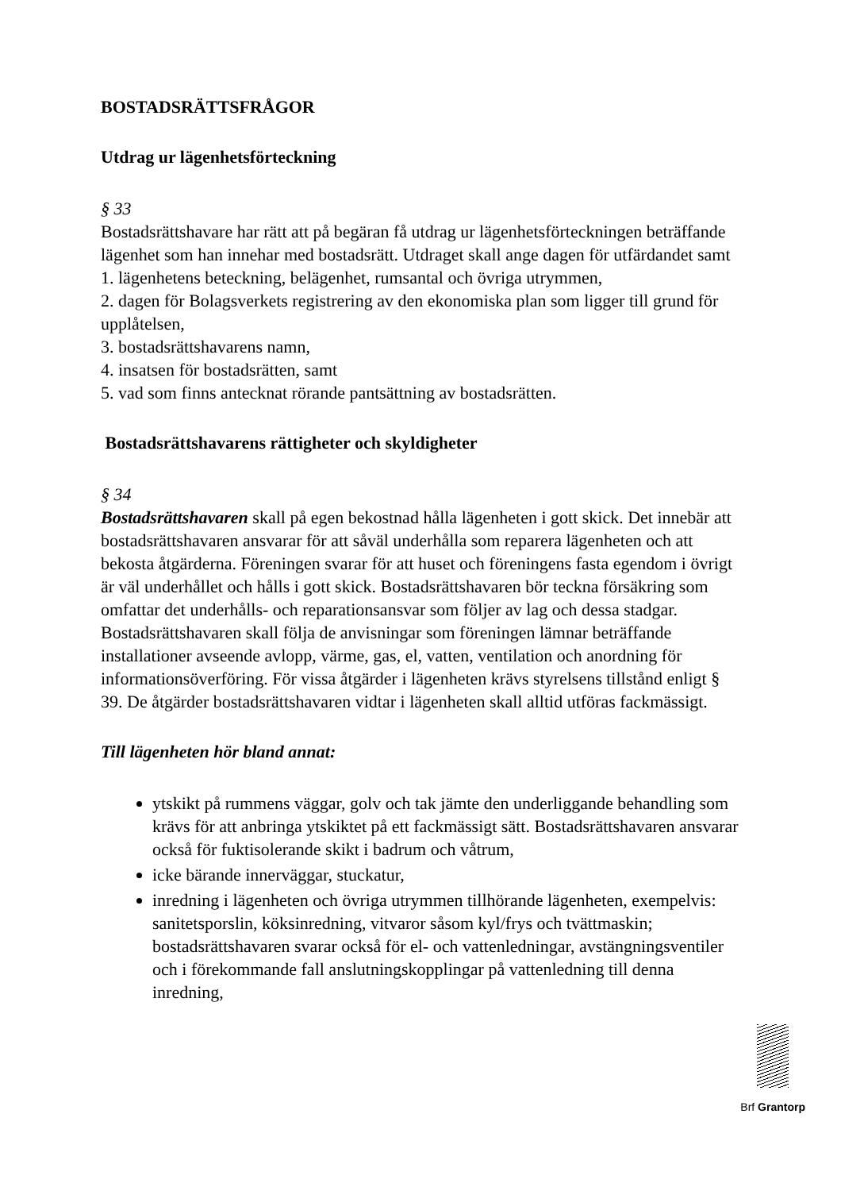BOSTADSRÄTTSFRÅGOR
Utdrag ur lägenhetsförteckning
§ 33
Bostadsrättshavare har rätt att på begäran få utdrag ur lägenhetsförteckningen beträffande lägenhet som han innehar med bostadsrätt. Utdraget skall ange dagen för utfärdandet samt
1. lägenhetens beteckning, belägenhet, rumsantal och övriga utrymmen,
2. dagen för Bolagsverkets registrering av den ekonomiska plan som ligger till grund för upplåtelsen,
3. bostadsrättshavarens namn,
4. insatsen för bostadsrätten, samt
5. vad som finns antecknat rörande pantsättning av bostadsrätten.
Bostadsrättshavarens rättigheter och skyldigheter
§ 34
Bostadsrättshavaren skall på egen bekostnad hålla lägenheten i gott skick. Det innebär att bostadsrättshavaren ansvarar för att såväl underhålla som reparera lägenheten och att bekosta åtgärderna. Föreningen svarar för att huset och föreningens fasta egendom i övrigt är väl underhållet och hålls i gott skick. Bostadsrättshavaren bör teckna försäkring som omfattar det underhålls- och reparationsansvar som följer av lag och dessa stadgar.
Bostadsrättshavaren skall följa de anvisningar som föreningen lämnar beträffande installationer avseende avlopp, värme, gas, el, vatten, ventilation och anordning för informationsöverföring. För vissa åtgärder i lägenheten krävs styrelsens tillstånd enligt § 39. De åtgärder bostadsrättshavaren vidtar i lägenheten skall alltid utföras fackmässigt.
Till lägenheten hör bland annat:
ytskikt på rummens väggar, golv och tak jämte den underliggande behandling som krävs för att anbringa ytskiktet på ett fackmässigt sätt. Bostadsrättshavaren ansvarar också för fuktisolerande skikt i badrum och våtrum,
icke bärande innerväggar, stuckatur,
inredning i lägenheten och övriga utrymmen tillhörande lägenheten, exempelvis: sanitetsporslin, köksinredning, vitvaror såsom kyl/frys och tvättmaskin; bostadsrättshavaren svarar också för el- och vattenledningar, avstängningsventiler och i förekommande fall anslutningskopplingar på vattenledning till denna inredning,
Brf Grantorp